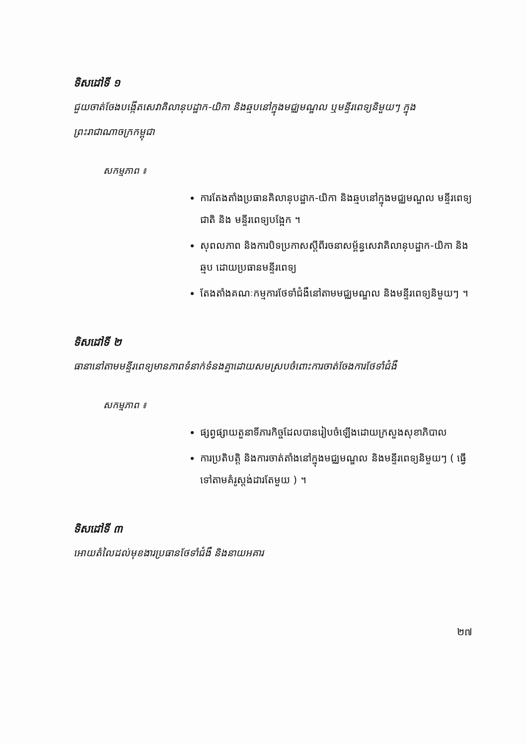ទិសដៅទី ១
ជួយចាត់ចែងបង្កើតសេវាគិលានុបដ្ឋាក-យិកា និងឆ្មបនៅក្នុងមជ្ឈមណ្ឌល ឬមន្ទីរពេទ្យនិមួយៗ ក្នុងព្រះរាជាណាចក្រកម្ពុជា
សកម្មភាព ៖
ការតែងតាំងប្រធានគិលានុបដ្ឋាក-យិកា និងឆ្មបនៅក្នុងមជ្ឈមណ្ឌល មន្ទីរពេទ្យជាតិ និង មន្ទីរពេទ្យបង្អែក ។
សុពលភាព និងការបិទប្រកាសស្តីពីរចនាសម្ព័ន្ធសេវាគិលានុបដ្ឋាក-យិកា និងឆ្មប ដោយប្រធានមន្ទីរពេទ្យ
តែងតាំងគណៈកម្មការថែទាំជំងឺនៅតាមមជ្ឈមណ្ឌល និងមន្ទីរពេទ្យនិមួយៗ ។
ទិសដៅទី ២
ធានានៅតាមមន្ទីរពេទ្យមានភាពទំនាក់ទំនងគ្នាដោយសមស្របចំពោះការចាត់ចែងការថែទាំជំងឺ
សកម្មភាព ៖
ផ្សព្វផ្សាយតួនាទីភារកិច្ចដែលបានរៀបចំឡើងដោយក្រសួងសុខាភិបាល
ការប្រតិបត្តិ និងការចាត់តាំងនៅក្នុងមជ្ឈមណ្ឌល និងមន្ទីរពេទ្យនិមួយៗ ( ធ្វើទៅតាមគំរូស្តង់ដារតែមួយ ) ។
ទិសដៅទី ៣
អោយតំលៃដល់មុខងារប្រធានថែទាំជំងឺ និងនាយអគារ
២៧